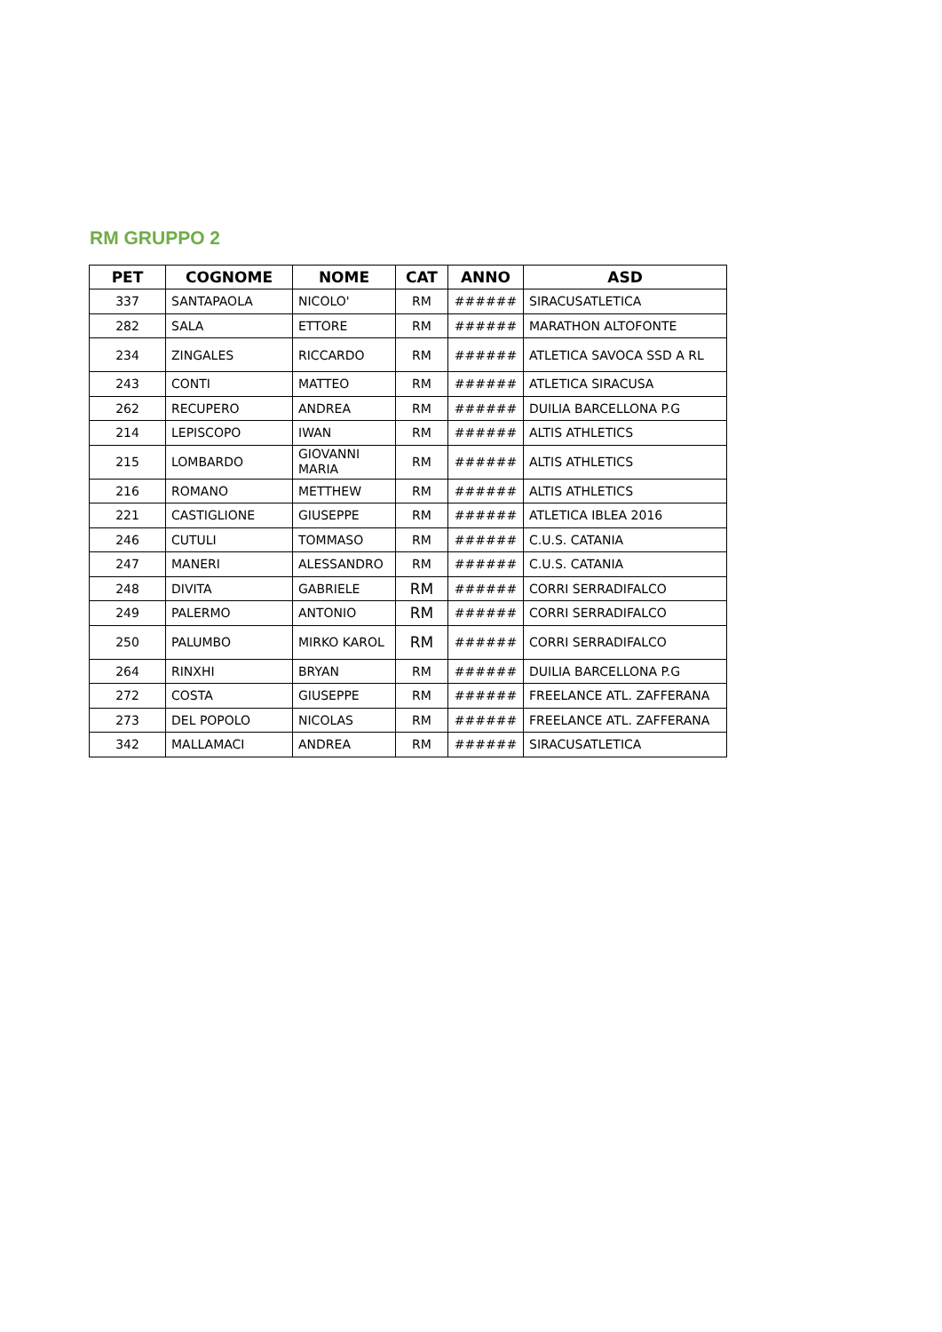RM GRUPPO 2
| PET | COGNOME | NOME | CAT | ANNO | ASD |
| --- | --- | --- | --- | --- | --- |
| 337 | SANTAPAOLA | NICOLO' | RM | ###### | SIRACUSATLETICA |
| 282 | SALA | ETTORE | RM | ###### | MARATHON ALTOFONTE |
| 234 | ZINGALES | RICCARDO | RM | ###### | ATLETICA SAVOCA SSD A RL |
| 243 | CONTI | MATTEO | RM | ###### | ATLETICA SIRACUSA |
| 262 | RECUPERO | ANDREA | RM | ###### | DUILIA BARCELLONA P.G |
| 214 | LEPISCOPO | IWAN | RM | ###### | ALTIS ATHLETICS |
| 215 | LOMBARDO | GIOVANNI MARIA | RM | ###### | ALTIS ATHLETICS |
| 216 | ROMANO | METTHEW | RM | ###### | ALTIS ATHLETICS |
| 221 | CASTIGLIONE | GIUSEPPE | RM | ###### | ATLETICA IBLEA 2016 |
| 246 | CUTULI | TOMMASO | RM | ###### | C.U.S. CATANIA |
| 247 | MANERI | ALESSANDRO | RM | ###### | C.U.S. CATANIA |
| 248 | DIVITA | GABRIELE | RM | ###### | CORRI SERRADIFALCO |
| 249 | PALERMO | ANTONIO | RM | ###### | CORRI SERRADIFALCO |
| 250 | PALUMBO | MIRKO KAROL | RM | ###### | CORRI SERRADIFALCO |
| 264 | RINXHI | BRYAN | RM | ###### | DUILIA BARCELLONA P.G |
| 272 | COSTA | GIUSEPPE | RM | ###### | FREELANCE ATL. ZAFFERANA |
| 273 | DEL POPOLO | NICOLAS | RM | ###### | FREELANCE ATL. ZAFFERANA |
| 342 | MALLAMACI | ANDREA | RM | ###### | SIRACUSATLETICA |